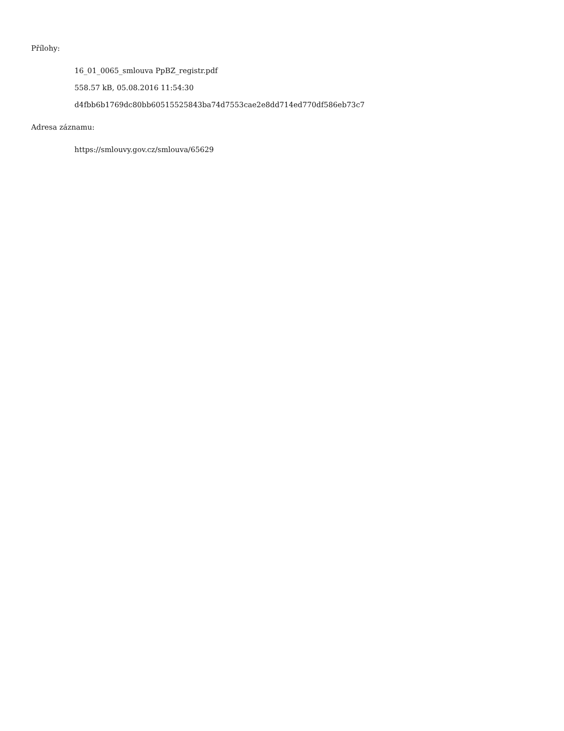Přílohy:
16_01_0065_smlouva PpBZ_registr.pdf
558.57 kB, 05.08.2016 11:54:30
d4fbb6b1769dc80bb60515525843ba74d7553cae2e8dd714ed770df586eb73c7
Adresa záznamu:
https://smlouvy.gov.cz/smlouva/65629